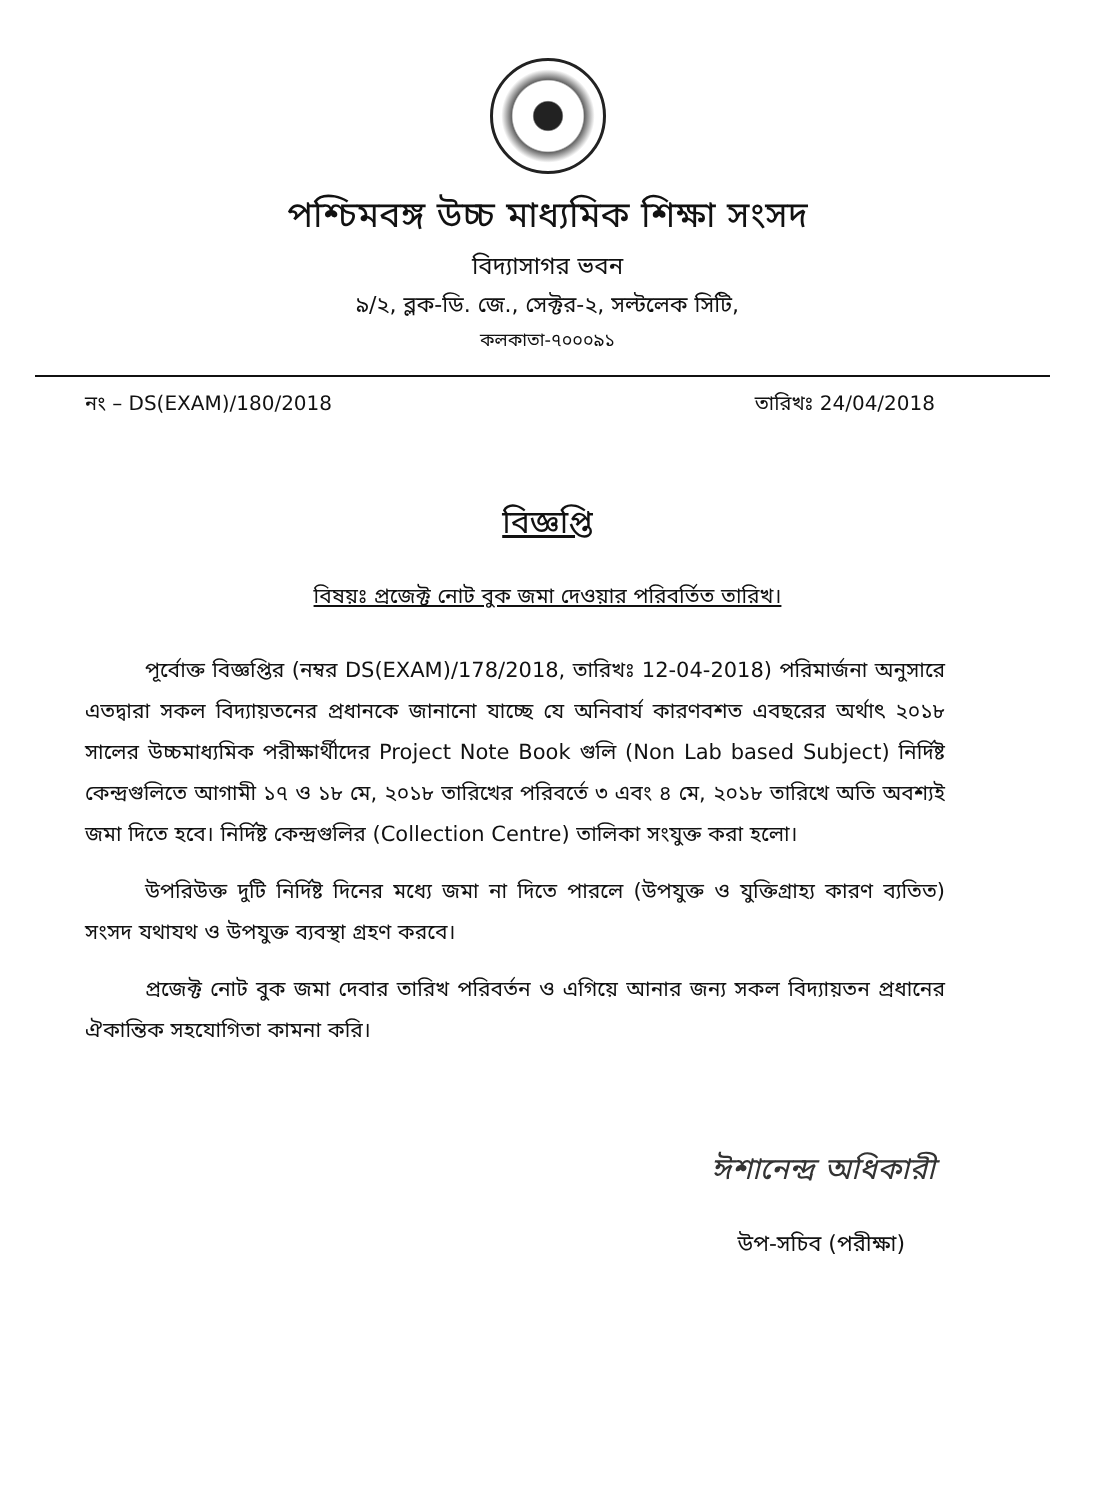পশ্চিমবঙ্গ উচ্চ মাধ্যমিক শিক্ষা সংসদ
বিদ্যাসাগর ভবন
৯/২, ব্লক-ডি. জে., সেক্টর-২, সল্টলেক সিটি,
কলকাতা-৭০০০৯১
নং – DS(EXAM)/180/2018 তারিখঃ 24/04/2018
বিজ্ঞপ্তি
বিষয়ঃ প্রজেক্ট নোট বুক জমা দেওয়ার পরিবর্তিত তারিখ।
পূর্বোক্ত বিজ্ঞপ্তির (নম্বর DS(EXAM)/178/2018, তারিখঃ 12-04-2018) পরিমার্জনা অনুসারে এতদ্বারা সকল বিদ্যায়তনের প্রধানকে জানানো যাচ্ছে যে অনিবার্য কারণবশত এবছরের অর্থাৎ ২০১৮ সালের উচ্চমাধ্যমিক পরীক্ষার্থীদের Project Note Book গুলি (Non Lab based Subject) নির্দিষ্ট কেন্দ্রগুলিতে আগামী ১৭ ও ১৮ মে, ২০১৮ তারিখের পরিবর্তে ৩ এবং ৪ মে, ২০১৮ তারিখে অতি অবশ্যই জমা দিতে হবে। নির্দিষ্ট কেন্দ্রগুলির (Collection Centre) তালিকা সংযুক্ত করা হলো।
উপরিউক্ত দুটি নির্দিষ্ট দিনের মধ্যে জমা না দিতে পারলে (উপযুক্ত ও যুক্তিগ্রাহ্য কারণ ব্যতিত) সংসদ যথাযথ ও উপযুক্ত ব্যবস্থা গ্রহণ করবে।
প্রজেক্ট নোট বুক জমা দেবার তারিখ পরিবর্তন ও এগিয়ে আনার জন্য সকল বিদ্যায়তন প্রধানের ঐকান্তিক সহযোগিতা কামনা করি।
ঈশানেন্দ্র অধিকারী
উপ-সচিব (পরীক্ষা)